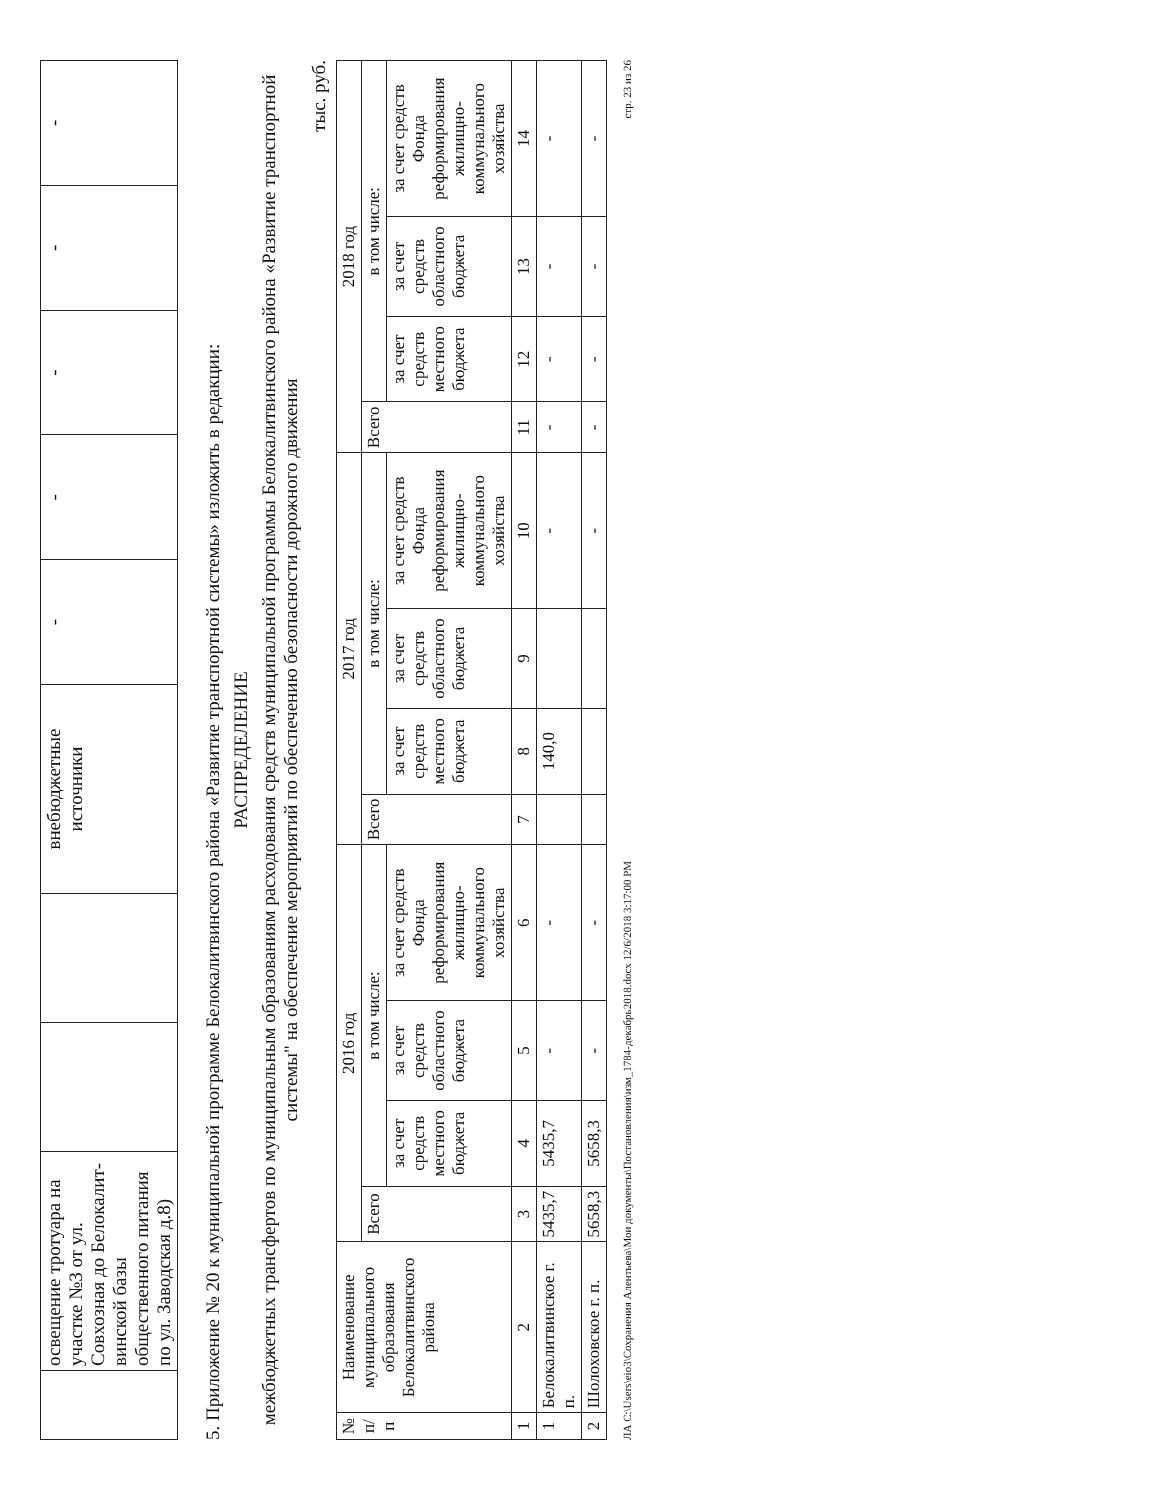| | освещение тротуара на участке №3 от ул. Совхозная до Белокалит-винской базы общественного питания по ул. Заводская д.8) | | | внебюджетные источники | - | - | - | - | - |
5. Приложение № 20 к муниципальной программе Белокалитвинского района «Развитие транспортной системы» изложить в редакции:
РАСПРЕДЕЛЕНИЕ
межбюджетных трансфертов по муниципальным образованиям расходования средств муниципальной программы Белокалитвинского района «Развитие транспортной системы" на обеспечение мероприятий по обеспечению безопасности дорожного движения
тыс. руб.
| № п/п | Наименование муниципального образования Белокалитвинского района | 2016 год | | | | 2017 год | | | | 2018 год | | | |
| --- | --- | --- | --- | --- | --- | --- | --- | --- | --- | --- | --- | --- | --- |
| | | Всего | в том числе: | | | Всего | в том числе: | | | Всего | в том числе: | | |
| | | | за счет средств местного бюджета | за счет средств областного бюджета | за счет средств Фонда реформирования жилищно-коммунального хозяйства | | за счет средств местного бюджета | за счет средств областного бюджета | за счет средств Фонда реформирования жилищно-коммунального хозяйства | | за счет средств местного бюджета | за счет средств областного бюджета | за счет средств Фонда реформирования жилищно-коммунального хозяйства |
| 1 | 2 | 3 | 4 | 5 | 6 | 7 | 8 | 9 | 10 | 11 | 12 | 13 | 14 |
| 1 | Белокалитвинское г. п. | 5435,7 | 5435,7 | - | - | | 140,0 | | - | - | - | - | - |
| 2 | Шолоховское г. п. | 5658,3 | 5658,3 | - | - | | | | - | - | - | - | - |
ЛА C:\Users\eio3\Сохранения Алентьева\Мои документы\Постановления\изм_1784-декабрь2018.docx 12/6/2018 3:17:00 PM стр. 23 из 26